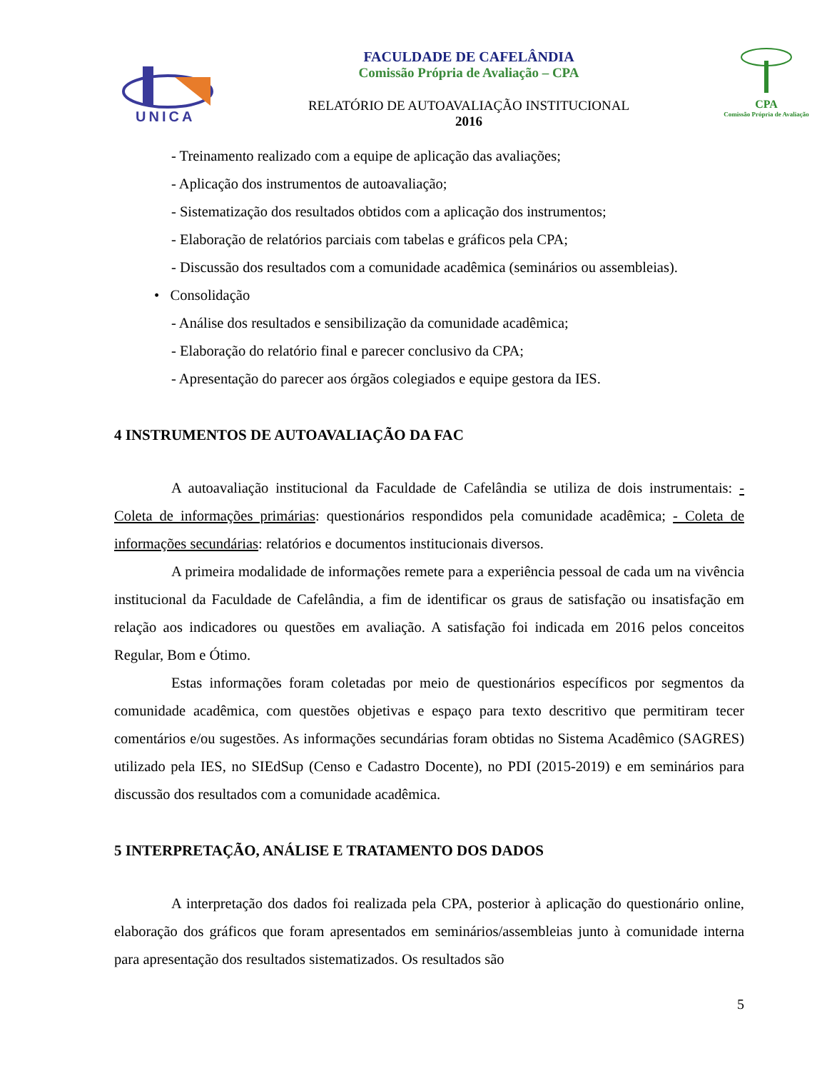UNICA
FACULDADE DE CAFELÂNDIA
Comissão Própria de Avaliação – CPA
RELATÓRIO DE AUTOAVALIAÇÃO INSTITUCIONAL
2016
CPA
Comissão Própria de Avaliação
- Treinamento realizado com a equipe de aplicação das avaliações;
- Aplicação dos instrumentos de autoavaliação;
- Sistematização dos resultados obtidos com a aplicação dos instrumentos;
- Elaboração de relatórios parciais com tabelas e gráficos pela CPA;
- Discussão dos resultados com a comunidade acadêmica (seminários ou assembleias).
• Consolidação
- Análise dos resultados e sensibilização da comunidade acadêmica;
- Elaboração do relatório final e parecer conclusivo da CPA;
- Apresentação do parecer aos órgãos colegiados e equipe gestora da IES.
4 INSTRUMENTOS DE AUTOAVALIAÇÃO DA FAC
A autoavaliação institucional da Faculdade de Cafelândia se utiliza de dois instrumentais: - Coleta de informações primárias: questionários respondidos pela comunidade acadêmica; - Coleta de informações secundárias: relatórios e documentos institucionais diversos.
A primeira modalidade de informações remete para a experiência pessoal de cada um na vivência institucional da Faculdade de Cafelândia, a fim de identificar os graus de satisfação ou insatisfação em relação aos indicadores ou questões em avaliação. A satisfação foi indicada em 2016 pelos conceitos Regular, Bom e Ótimo.
Estas informações foram coletadas por meio de questionários específicos por segmentos da comunidade acadêmica, com questões objetivas e espaço para texto descritivo que permitiram tecer comentários e/ou sugestões. As informações secundárias foram obtidas no Sistema Acadêmico (SAGRES) utilizado pela IES, no SIEdSup (Censo e Cadastro Docente), no PDI (2015-2019) e em seminários para discussão dos resultados com a comunidade acadêmica.
5 INTERPRETAÇÃO, ANÁLISE E TRATAMENTO DOS DADOS
A interpretação dos dados foi realizada pela CPA, posterior à aplicação do questionário online, elaboração dos gráficos que foram apresentados em seminários/assembleias junto à comunidade interna para apresentação dos resultados sistematizados. Os resultados são
5